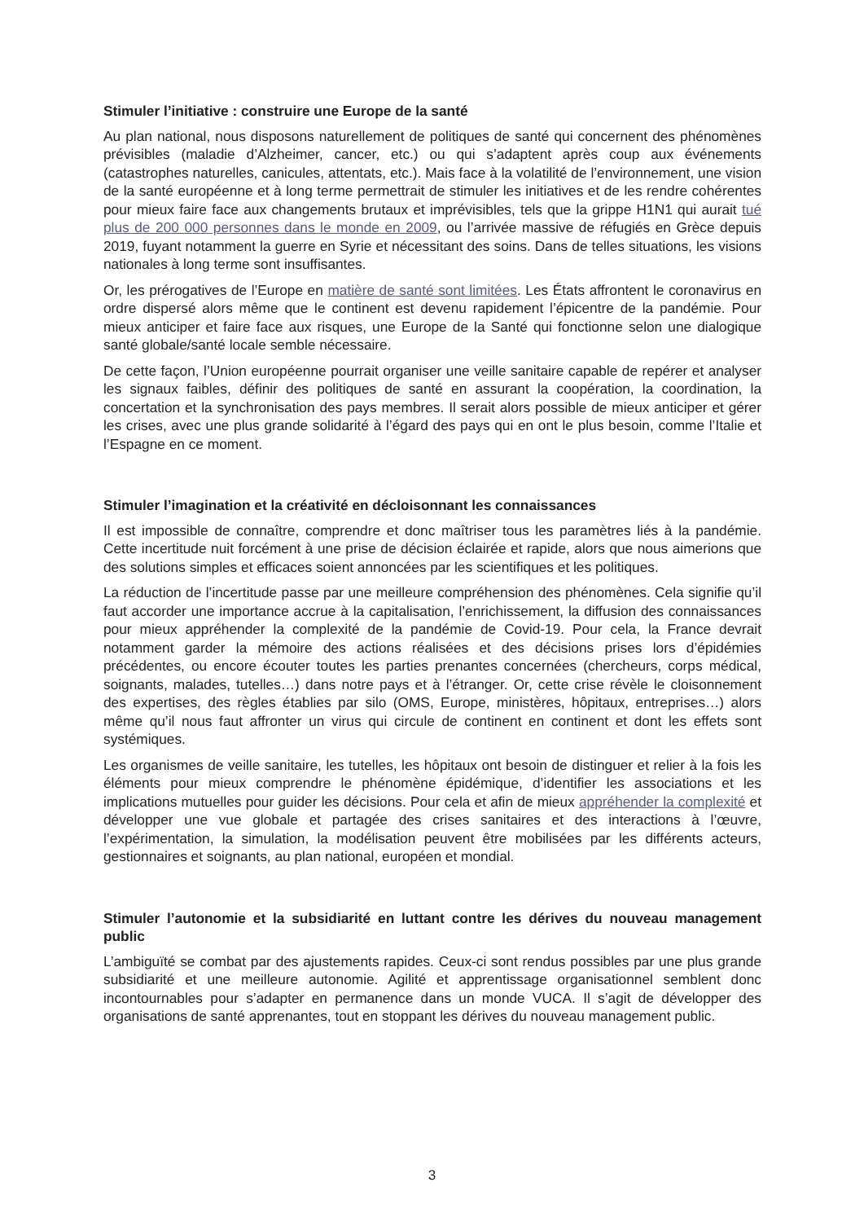Stimuler l’initiative : construire une Europe de la santé
Au plan national, nous disposons naturellement de politiques de santé qui concernent des phénomènes prévisibles (maladie d’Alzheimer, cancer, etc.) ou qui s’adaptent après coup aux événements (catastrophes naturelles, canicules, attentats, etc.). Mais face à la volatilité de l’environnement, une vision de la santé européenne et à long terme permettrait de stimuler les initiatives et de les rendre cohérentes pour mieux faire face aux changements brutaux et imprévisibles, tels que la grippe H1N1 qui aurait tué plus de 200 000 personnes dans le monde en 2009, ou l’arrivée massive de réfugiés en Grèce depuis 2019, fuyant notamment la guerre en Syrie et nécessitant des soins. Dans de telles situations, les visions nationales à long terme sont insuffisantes.
Or, les prérogatives de l’Europe en matière de santé sont limitées. Les États affrontent le coronavirus en ordre dispersé alors même que le continent est devenu rapidement l’épicentre de la pandémie. Pour mieux anticiper et faire face aux risques, une Europe de la Santé qui fonctionne selon une dialogique santé globale/santé locale semble nécessaire.
De cette façon, l’Union européenne pourrait organiser une veille sanitaire capable de repérer et analyser les signaux faibles, définir des politiques de santé en assurant la coopération, la coordination, la concertation et la synchronisation des pays membres. Il serait alors possible de mieux anticiper et gérer les crises, avec une plus grande solidarité à l’égard des pays qui en ont le plus besoin, comme l’Italie et l’Espagne en ce moment.
Stimuler l’imagination et la créativité en décloisonnant les connaissances
Il est impossible de connaître, comprendre et donc maîtriser tous les paramètres liés à la pandémie. Cette incertitude nuit forcément à une prise de décision éclairée et rapide, alors que nous aimerions que des solutions simples et efficaces soient annoncées par les scientifiques et les politiques.
La réduction de l’incertitude passe par une meilleure compréhension des phénomènes. Cela signifie qu’il faut accorder une importance accrue à la capitalisation, l’enrichissement, la diffusion des connaissances pour mieux appréhender la complexité de la pandémie de Covid-19. Pour cela, la France devrait notamment garder la mémoire des actions réalisées et des décisions prises lors d’épidémies précédentes, ou encore écouter toutes les parties prenantes concernées (chercheurs, corps médical, soignants, malades, tutelles…) dans notre pays et à l’étranger. Or, cette crise révèle le cloisonnement des expertises, des règles établies par silo (OMS, Europe, ministères, hôpitaux, entreprises…) alors même qu’il nous faut affronter un virus qui circule de continent en continent et dont les effets sont systémiques.
Les organismes de veille sanitaire, les tutelles, les hôpitaux ont besoin de distinguer et relier à la fois les éléments pour mieux comprendre le phénomène épidémique, d’identifier les associations et les implications mutuelles pour guider les décisions. Pour cela et afin de mieux appréhender la complexité et développer une vue globale et partagée des crises sanitaires et des interactions à l’œuvre, l’expérimentation, la simulation, la modélisation peuvent être mobilisées par les différents acteurs, gestionnaires et soignants, au plan national, européen et mondial.
Stimuler l’autonomie et la subsidiarité en luttant contre les dérives du nouveau management public
L’ambiguïté se combat par des ajustements rapides. Ceux-ci sont rendus possibles par une plus grande subsidiarité et une meilleure autonomie. Agilité et apprentissage organisationnel semblent donc incontournables pour s’adapter en permanence dans un monde VUCA. Il s’agit de développer des organisations de santé apprenantes, tout en stoppant les dérives du nouveau management public.
3